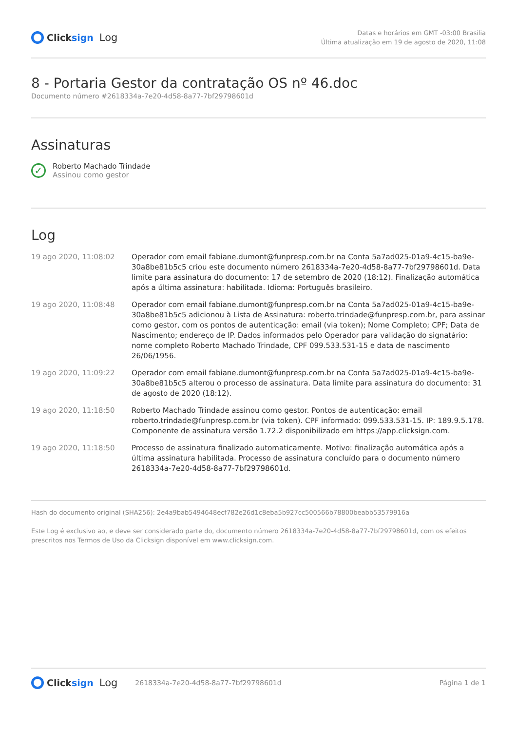Clicksign Log
Datas e horários em GMT -03:00 Brasilia
Última atualização em 19 de agosto de 2020, 11:08
8 - Portaria Gestor da contratação OS nº 46.doc
Documento número #2618334a-7e20-4d58-8a77-7bf29798601d
Assinaturas
✓
Roberto Machado Trindade
Assinou como gestor
Log
| 19 ago 2020, 11:08:02 | Operador com email fabiane.dumont@funpresp.com.br na Conta 5a7ad025-01a9-4c15-ba9e-30a8be81b5c5 criou este documento número 2618334a-7e20-4d58-8a77-7bf29798601d. Data limite para assinatura do documento: 17 de setembro de 2020 (18:12). Finalização automática após a última assinatura: habilitada. Idioma: Português brasileiro. |
| 19 ago 2020, 11:08:48 | Operador com email fabiane.dumont@funpresp.com.br na Conta 5a7ad025-01a9-4c15-ba9e-30a8be81b5c5 adicionou à Lista de Assinatura: roberto.trindade@funpresp.com.br, para assinar como gestor, com os pontos de autenticação: email (via token); Nome Completo; CPF; Data de Nascimento; endereço de IP. Dados informados pelo Operador para validação do signatário: nome completo Roberto Machado Trindade, CPF 099.533.531-15 e data de nascimento 26/06/1956. |
| 19 ago 2020, 11:09:22 | Operador com email fabiane.dumont@funpresp.com.br na Conta 5a7ad025-01a9-4c15-ba9e-30a8be81b5c5 alterou o processo de assinatura. Data limite para assinatura do documento: 31 de agosto de 2020 (18:12). |
| 19 ago 2020, 11:18:50 | Roberto Machado Trindade assinou como gestor. Pontos de autenticação: email roberto.trindade@funpresp.com.br (via token). CPF informado: 099.533.531-15. IP: 189.9.5.178. Componente de assinatura versão 1.72.2 disponibilizado em https://app.clicksign.com. |
| 19 ago 2020, 11:18:50 | Processo de assinatura finalizado automaticamente. Motivo: finalização automática após a última assinatura habilitada. Processo de assinatura concluído para o documento número 2618334a-7e20-4d58-8a77-7bf29798601d. |
Hash do documento original (SHA256): 2e4a9bab5494648ecf782e26d1c8eba5b927cc500566b78800beabb53579916a
Este Log é exclusivo ao, e deve ser considerado parte do, documento número 2618334a-7e20-4d58-8a77-7bf29798601d, com os efeitos prescritos nos Termos de Uso da Clicksign disponível em www.clicksign.com.
Clicksign Log 2618334a-7e20-4d58-8a77-7bf29798601d
Página 1 de 1